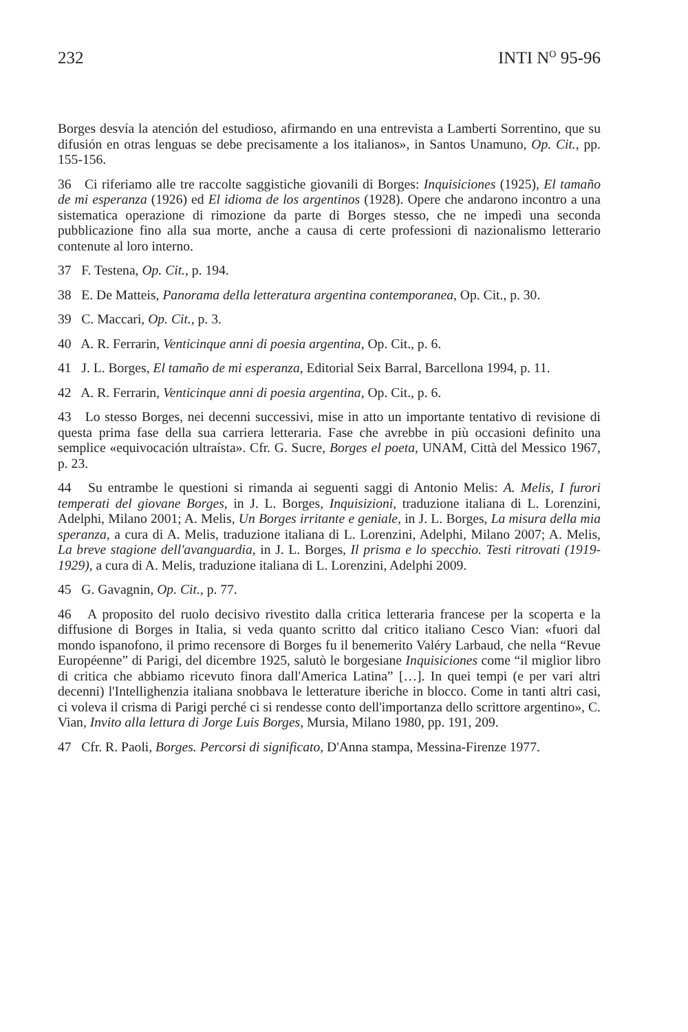232 INTI N<sup>O</sup> 95-96
Borges desvía la atención del estudioso, afirmando en una entrevista a Lamberti Sorrentino, que su difusión en otras lenguas se debe precisamente a los italianos», in Santos Unamuno, Op. Cit., pp. 155-156.
36 Ci riferiamo alle tre raccolte saggistiche giovanili di Borges: Inquisiciones (1925), El tamaño de mi esperanza (1926) ed El idioma de los argentinos (1928). Opere che andarono incontro a una sistematica operazione di rimozione da parte di Borges stesso, che ne impedì una seconda pubblicazione fino alla sua morte, anche a causa di certe professioni di nazionalismo letterario contenute al loro interno.
37 F. Testena, Op. Cit., p. 194.
38 E. De Matteis, Panorama della letteratura argentina contemporanea, Op. Cit., p. 30.
39 C. Maccari, Op. Cit., p. 3.
40 A. R. Ferrarin, Venticinque anni di poesia argentina, Op. Cit., p. 6.
41 J. L. Borges, El tamaño de mi esperanza, Editorial Seix Barral, Barcellona 1994, p. 11.
42 A. R. Ferrarin, Venticinque anni di poesia argentina, Op. Cit., p. 6.
43 Lo stesso Borges, nei decenni successivi, mise in atto un importante tentativo di revisione di questa prima fase della sua carriera letteraria. Fase che avrebbe in più occasioni definito una semplice «equivocación ultraísta». Cfr. G. Sucre, Borges el poeta, UNAM, Città del Messico 1967, p. 23.
44 Su entrambe le questioni si rimanda ai seguenti saggi di Antonio Melis: A. Melis, I furori temperati del giovane Borges, in J. L. Borges, Inquisizioni, traduzione italiana di L. Lorenzini, Adelphi, Milano 2001; A. Melis, Un Borges irritante e geniale, in J. L. Borges, La misura della mia speranza, a cura di A. Melis, traduzione italiana di L. Lorenzini, Adelphi, Milano 2007; A. Melis, La breve stagione dell'avanguardia, in J. L. Borges, Il prisma e lo specchio. Testi ritrovati (1919-1929), a cura di A. Melis, traduzione italiana di L. Lorenzini, Adelphi 2009.
45 G. Gavagnin, Op. Cit., p. 77.
46 A proposito del ruolo decisivo rivestito dalla critica letteraria francese per la scoperta e la diffusione di Borges in Italia, si veda quanto scritto dal critico italiano Cesco Vian: «fuori dal mondo ispanofono, il primo recensore di Borges fu il benemerito Valéry Larbaud, che nella “Revue Européenne” di Parigi, del dicembre 1925, salutò le borgesiane Inquisiciones come “il miglior libro di critica che abbiamo ricevuto finora dall'America Latina” […]. In quei tempi (e per vari altri decenni) l'Intellighenzia italiana snobbava le letterature iberiche in blocco. Come in tanti altri casi, ci voleva il crisma di Parigi perché ci si rendesse conto dell'importanza dello scrittore argentino», C. Vian, Invito alla lettura di Jorge Luis Borges, Mursia, Milano 1980, pp. 191, 209.
47 Cfr. R. Paoli, Borges. Percorsi di significato, D'Anna stampa, Messina-Firenze 1977.